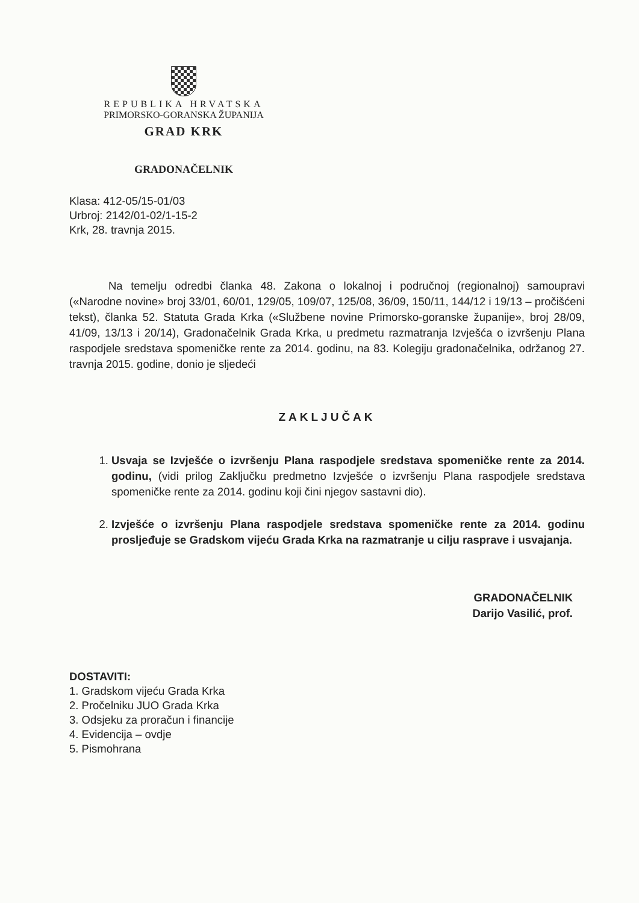REPUBLIKA HRVATSKA
PRIMORSKO-GORANSKA ŽUPANIJA
GRAD KRK
GRADONAČELNIK
Klasa: 412-05/15-01/03
Urbroj: 2142/01-02/1-15-2
Krk, 28. travnja 2015.
Na temelju odredbi članka 48. Zakona o lokalnoj i područnoj (regionalnoj) samoupravi («Narodne novine» broj 33/01, 60/01, 129/05, 109/07, 125/08, 36/09, 150/11, 144/12 i 19/13 – pročišćeni tekst), članka 52. Statuta Grada Krka («Službene novine Primorsko-goranske županije», broj 28/09, 41/09, 13/13 i 20/14), Gradonačelnik Grada Krka, u predmetu razmatranja Izvješća o izvršenju Plana raspodjele sredstava spomeničke rente za 2014. godinu, na 83. Kolegiju gradonačelnika, održanog 27. travnja 2015. godine, donio je sljedeći
ZAKLJUČAK
1. Usvaja se Izvješće o izvršenju Plana raspodjele sredstava spomeničke rente za 2014. godinu, (vidi prilog Zaključku predmetno Izvješće o izvršenju Plana raspodjele sredstava spomeničke rente za 2014. godinu koji čini njegov sastavni dio).
2. Izvješće o izvršenju Plana raspodjele sredstava spomeničke rente za 2014. godinu prosljeđuje se Gradskom vijeću Grada Krka na razmatranje u cilju rasprave i usvajanja.
GRADONAČELNIK
Darijo Vasilić, prof.
DOSTAVITI:
1. Gradskom vijeću Grada Krka
2. Pročelniku JUO Grada Krka
3. Odsjeku za proračun i financije
4. Evidencija – ovdje
5. Pismohrana